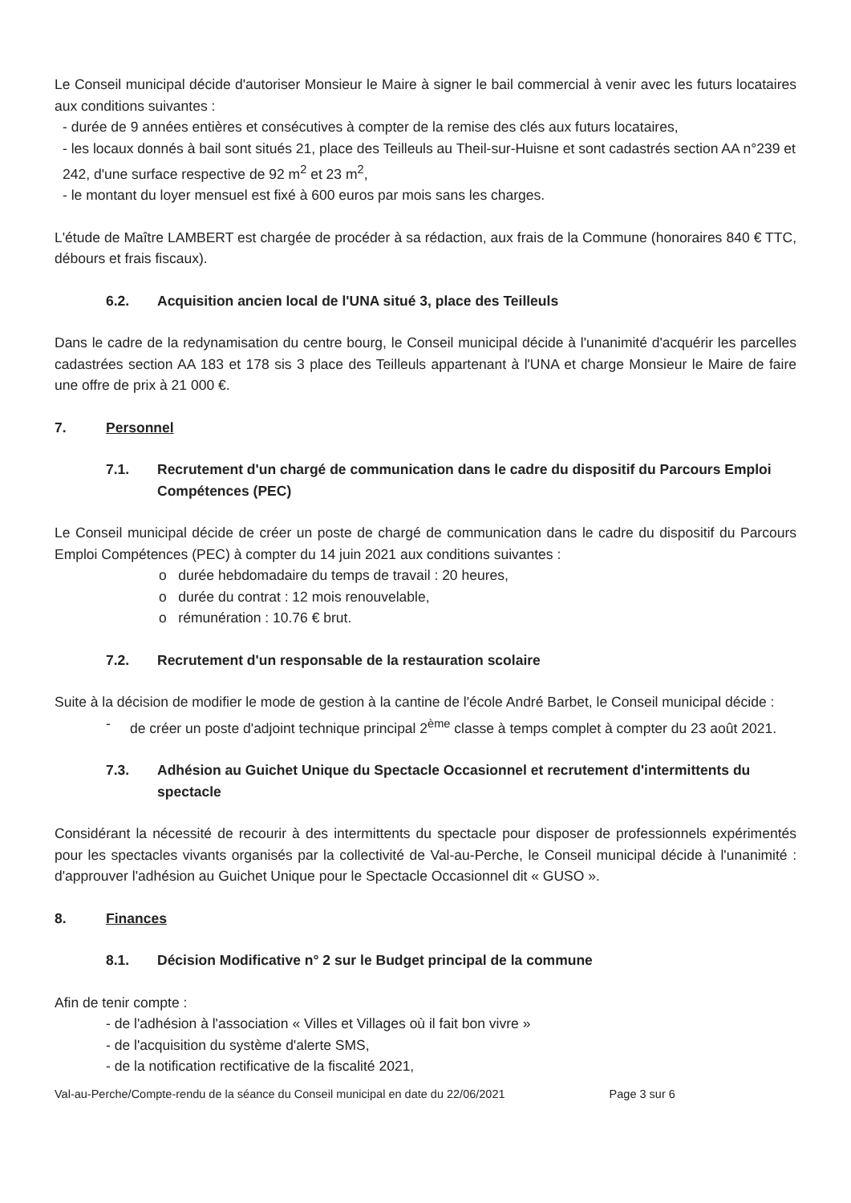Le Conseil municipal décide d'autoriser Monsieur le Maire à signer le bail commercial à venir avec les futurs locataires aux conditions suivantes :
- durée de 9 années entières et consécutives à compter de la remise des clés aux futurs locataires,
- les locaux donnés à bail sont situés 21, place des Teilleuls au Theil-sur-Huisne et sont cadastrés section AA n°239 et 242, d'une surface respective de 92 m<sup>2</sup> et 23 m<sup>2</sup>,
- le montant du loyer mensuel est fixé à 600 euros par mois sans les charges.
L'étude de Maître LAMBERT est chargée de procéder à sa rédaction, aux frais de la Commune (honoraires 840 € TTC, débours et frais fiscaux).
6.2. Acquisition ancien local de l'UNA situé 3, place des Teilleuls
Dans le cadre de la redynamisation du centre bourg, le Conseil municipal décide à l'unanimité d'acquérir les parcelles cadastrées section AA 183 et 178 sis 3 place des Teilleuls appartenant à l'UNA et charge Monsieur le Maire de faire une offre de prix à 21 000 €.
7. Personnel
7.1. Recrutement d'un chargé de communication dans le cadre du dispositif du Parcours Emploi Compétences (PEC)
Le Conseil municipal décide de créer un poste de chargé de communication dans le cadre du dispositif du Parcours Emploi Compétences (PEC) à compter du 14 juin 2021 aux conditions suivantes :
o durée hebdomadaire du temps de travail : 20 heures,
o durée du contrat : 12 mois renouvelable,
o rémunération : 10.76 € brut.
7.2. Recrutement d'un responsable de la restauration scolaire
Suite à la décision de modifier le mode de gestion à la cantine de l'école André Barbet, le Conseil municipal décide :
- de créer un poste d'adjoint technique principal 2<sup>ème</sup> classe à temps complet à compter du 23 août 2021.
7.3. Adhésion au Guichet Unique du Spectacle Occasionnel et recrutement d'intermittents du spectacle
Considérant la nécessité de recourir à des intermittents du spectacle pour disposer de professionnels expérimentés pour les spectacles vivants organisés par la collectivité de Val-au-Perche, le Conseil municipal décide à l'unanimité : d'approuver l'adhésion au Guichet Unique pour le Spectacle Occasionnel dit « GUSO ».
8. Finances
8.1. Décision Modificative n° 2 sur le Budget principal de la commune
Afin de tenir compte :
- de l'adhésion à l'association « Villes et Villages où il fait bon vivre »
- de l'acquisition du système d'alerte SMS,
- de la notification rectificative de la fiscalité 2021,
Val-au-Perche/Compte-rendu de la séance du Conseil municipal en date du 22/06/2021 Page 3 sur 6